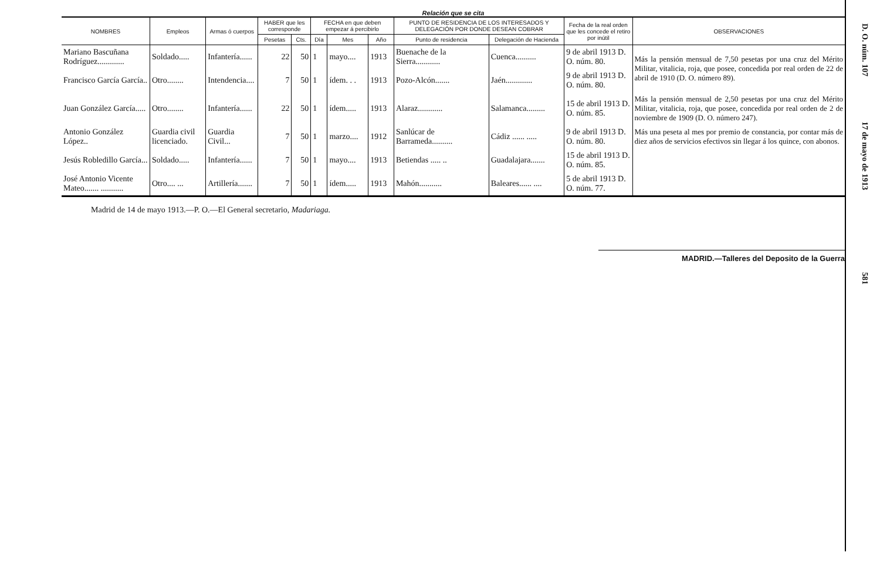Relación que se cita
| NOMBRES | Empleos | Armas ó cuerpos | HABER que les corresponde | | FECHA en que deben empezar á percibirlo | | | PUNTO DE RESIDENCIA DE LOS INTERESADOS Y DELEGACIÓN POR DONDE DESEAN COBRAR | | Fecha de la real orden que les concede el retiro por inútil | OBSERVACIONES |
| --- | --- | --- | --- | --- | --- | --- | --- | --- | --- | --- | --- |
| | | | Pesetas | Cts. | Día | Mes | Año | Punto de residencia | Delegación de Hacienda | | |
| Mariano Bascuñana Rodríguez............. | Soldado..... | Infantería...... | 22 | 50 | 1 | mayo.... | 1913 | Buenache de la Sierra............ | Cuenca.......... | 9 de abril 1913 D. O. núm. 80. | Más la pensión mensual de 7,50 pesetas por una cruz del Mérito Militar, vitalicia, roja, que posee, concedida por real orden de 22 de abril de 1910 (D. O. número 89). |
| Francisco García García.. | Otro........ | Intendencia.... | 7 | 50 | 1 | ídem. . . | 1913 | Pozo-Alcón....... | Jaén............. | 9 de abril 1913 D. O. núm. 80. | |
| Juan González García..... | Otro........ | Infantería...... | 22 | 50 | 1 | ídem..... | 1913 | Alaraz............ | Salamanca......... | 15 de abril 1913 D. O. núm. 85. | Más la pensión mensual de 2,50 pesetas por una cruz del Mérito Militar, vitalicia, roja, que posee, concedida por real orden de 2 de noviembre de 1909 (D. O. número 247). |
| Antonio González López.. | Guardia civil licenciado. | Guardia Civil... | 7 | 50 | 1 | marzo.... | 1912 | Sanlúcar de Barrameda.......... | Cádiz ...... ..... | 9 de abril 1913 D. O. núm. 80. | Más una peseta al mes por premio de constancia, por contar más de diez años de servicios efectivos sin llegar á los quince, con abonos. |
| Jesús Robledillo García... | Soldado..... | Infantería...... | 7 | 50 | 1 | mayo.... | 1913 | Betiendas ..... .. | Guadalajara....... | 15 de abril 1913 D. O. núm. 85. | |
| José Antonio Vicente Mateo....... ........... | Otro.... ... | Artillería....... | 7 | 50 | 1 | ídem..... | 1913 | Mahón........... | Baleares...... .... | 5 de abril 1913 D. O. núm. 77. | |
Madrid de 14 de mayo 1913.—P. O.—El General secretario, Madariaga.
MADRID.—Talleres del Deposito de la Guerra
D. O. núm. 107 17 de mayo de 1913 581